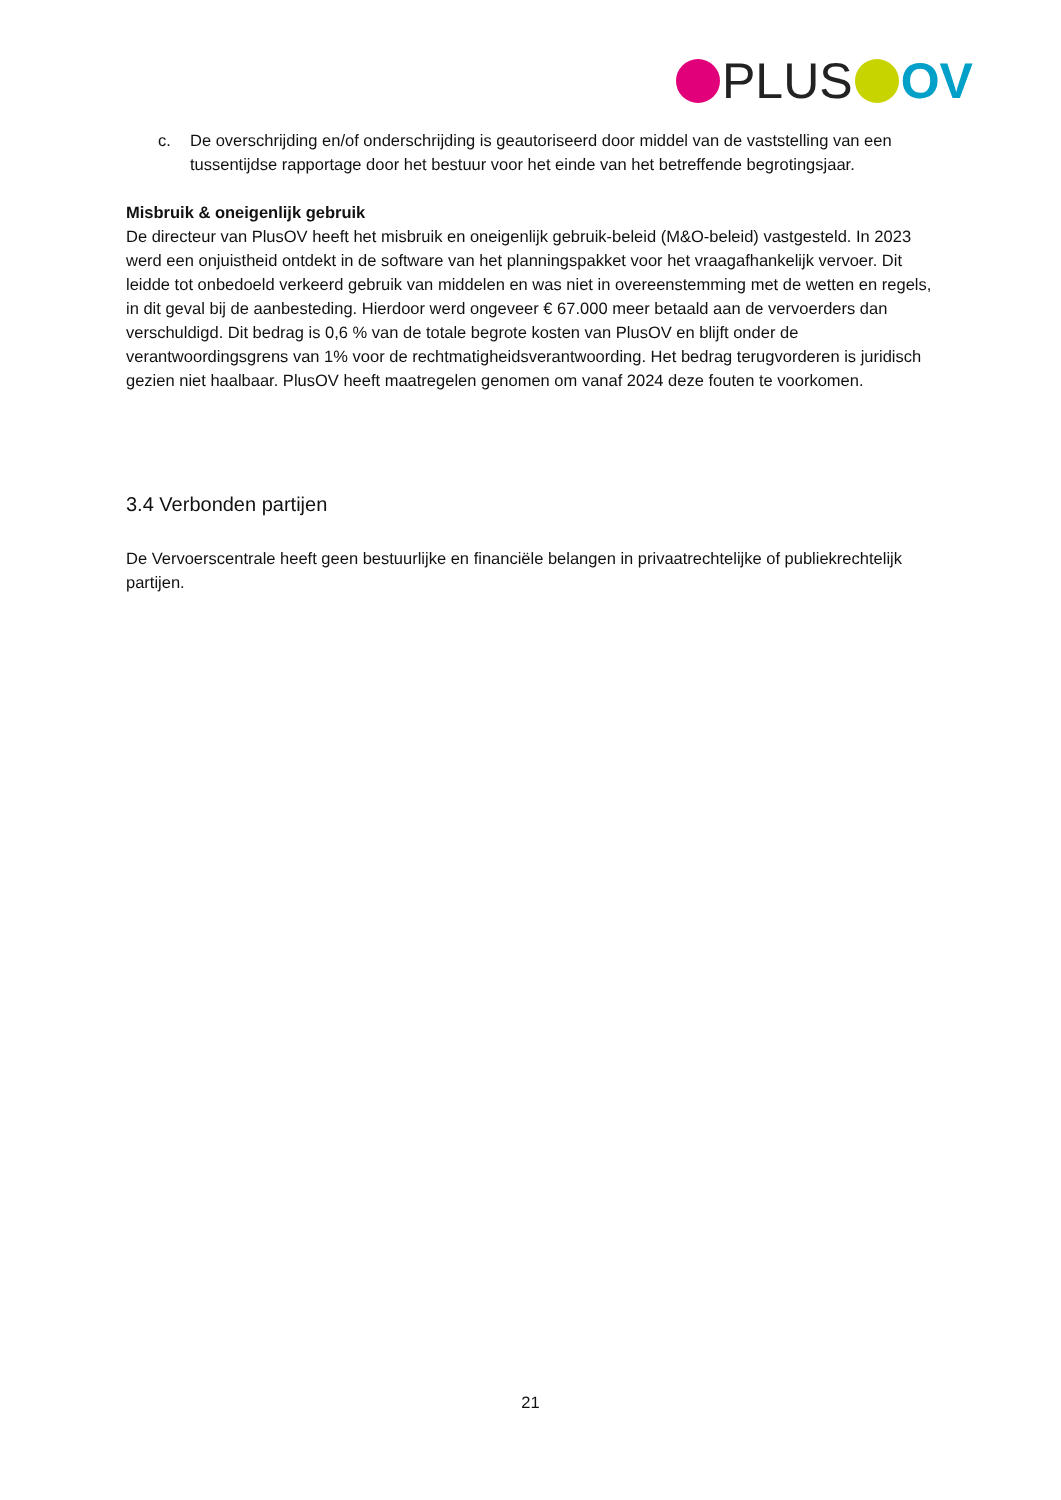PLUS OV
c. De overschrijding en/of onderschrijding is geautoriseerd door middel van de vaststelling van een tussentijdse rapportage door het bestuur voor het einde van het betreffende begrotingsjaar.
Misbruik & oneigenlijk gebruik
De directeur van PlusOV heeft het misbruik en oneigenlijk gebruik-beleid (M&O-beleid) vastgesteld. In 2023 werd een onjuistheid ontdekt in de software van het planningspakket voor het vraagafhankelijk vervoer. Dit leidde tot onbedoeld verkeerd gebruik van middelen en was niet in overeenstemming met de wetten en regels, in dit geval bij de aanbesteding. Hierdoor werd ongeveer € 67.000 meer betaald aan de vervoerders dan verschuldigd. Dit bedrag is 0,6 % van de totale begrote kosten van PlusOV en blijft onder de verantwoordingsgrens van 1% voor de rechtmatigheidsverantwoording. Het bedrag terugvorderen is juridisch gezien niet haalbaar. PlusOV heeft maatregelen genomen om vanaf 2024 deze fouten te voorkomen.
3.4 Verbonden partijen
De Vervoerscentrale heeft geen bestuurlijke en financiële belangen in privaatrechtelijke of publiekrechtelijk partijen.
21